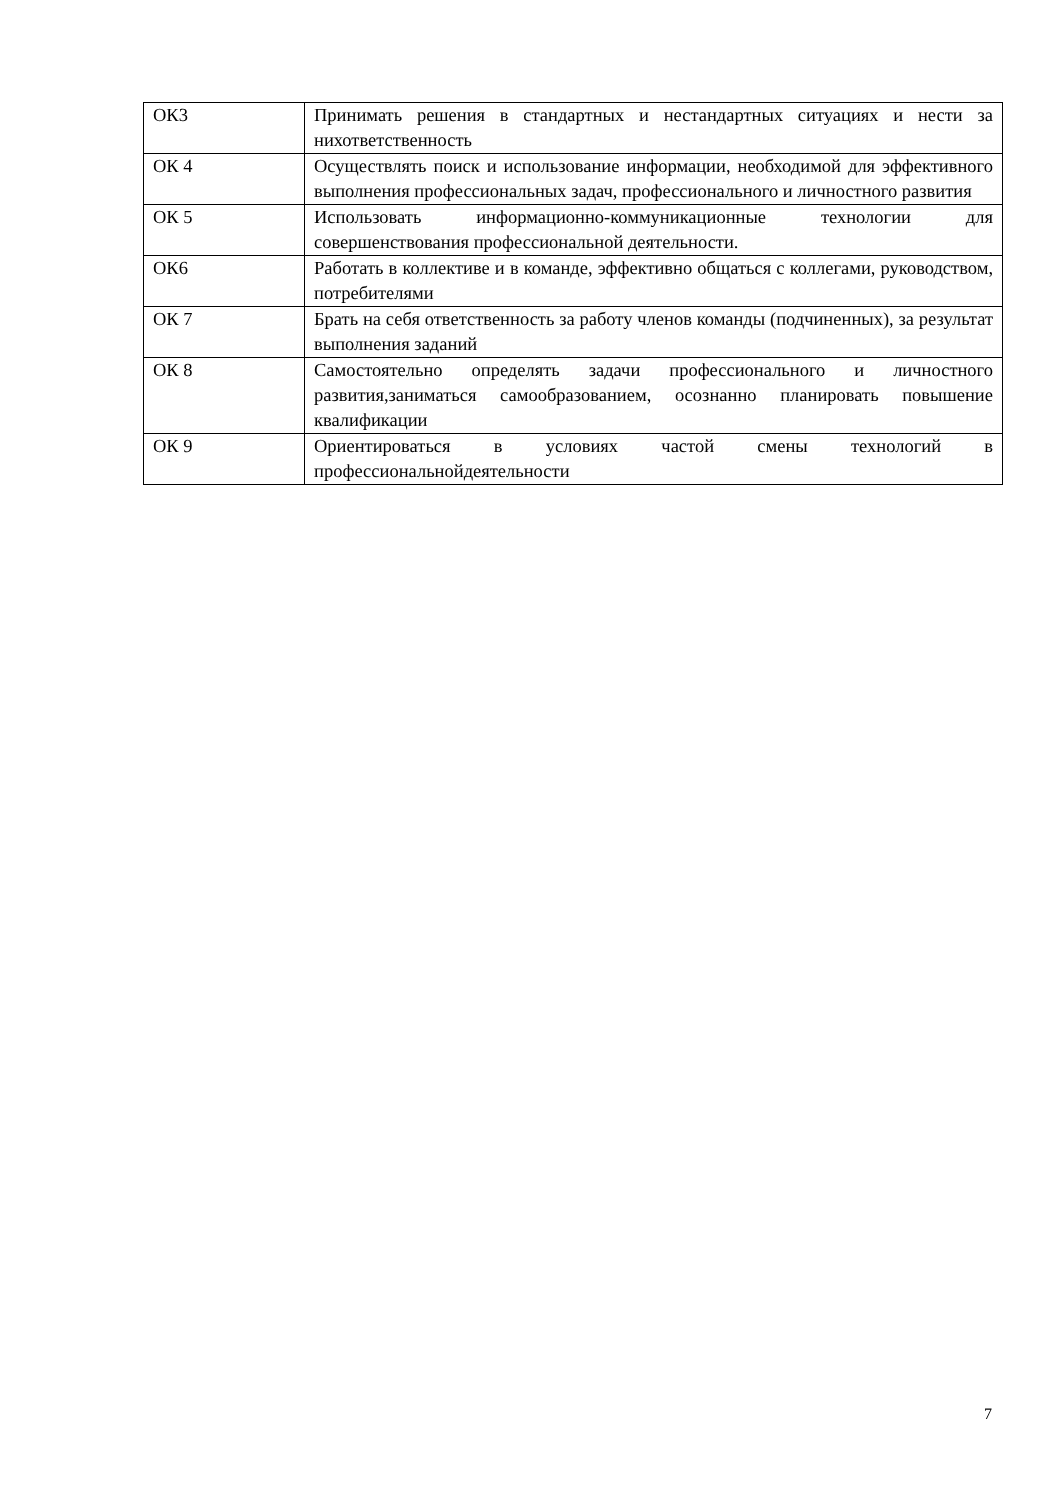| ОК3 | Принимать решения в стандартных и нестандартных ситуациях и нести за нихответственность |
| ОК 4 | Осуществлять поиск и использование информации, необходимой для эффективного выполнения профессиональных задач, профессионального и личностного развития |
| ОК 5 | Использовать информационно-коммуникационные технологии для совершенствования профессиональной деятельности. |
| ОК6 | Работать в коллективе и в команде, эффективно общаться с коллегами, руководством, потребителями |
| ОК 7 | Брать на себя ответственность за работу членов команды (подчиненных), за результат выполнения заданий |
| ОК 8 | Самостоятельно определять задачи профессионального и личностного развития,заниматься самообразованием, осознанно планировать повышение квалификации |
| ОК 9 | Ориентироваться в условиях частой смены технологий в профессиональнойдеятельности |
7